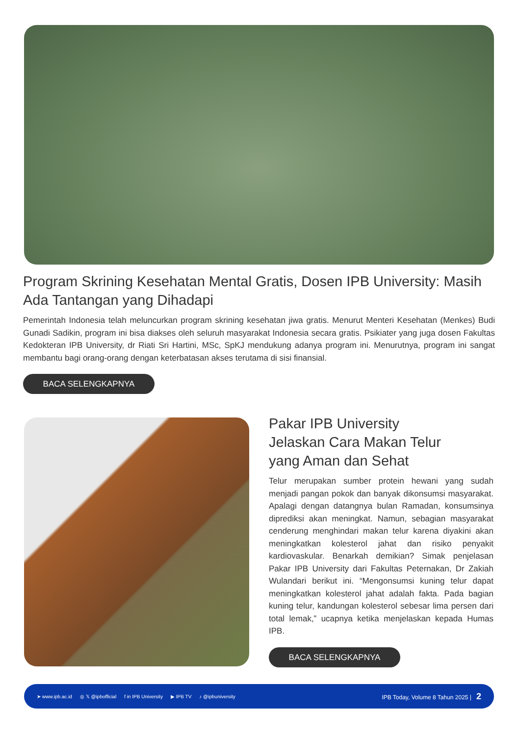Program Skrining Kesehatan Mental Gratis, Dosen IPB University: Masih Ada Tantangan yang Dihadapi
Pemerintah Indonesia telah meluncurkan program skrining kesehatan jiwa gratis. Menurut Menteri Kesehatan (Menkes) Budi Gunadi Sadikin, program ini bisa diakses oleh seluruh masyarakat Indonesia secara gratis. Psikiater yang juga dosen Fakultas Kedokteran IPB University, dr Riati Sri Hartini, MSc, SpKJ mendukung adanya program ini. Menurutnya, program ini sangat membantu bagi orang-orang dengan keterbatasan akses terutama di sisi finansial.
BACA SELENGKAPNYA
Pakar IPB University
Jelaskan Cara Makan Telur
yang Aman dan Sehat
Telur merupakan sumber protein hewani yang sudah menjadi pangan pokok dan banyak dikonsumsi masyarakat. Apalagi dengan datangnya bulan Ramadan, konsumsinya diprediksi akan meningkat. Namun, sebagian masyarakat cenderung menghindari makan telur karena diyakini akan meningkatkan kolesterol jahat dan risiko penyakit kardiovaskular. Benarkah demikian? Simak penjelasan Pakar IPB University dari Fakultas Peternakan, Dr Zakiah Wulandari berikut ini. “Mengonsumsi kuning telur dapat meningkatkan kolesterol jahat adalah fakta. Pada bagian kuning telur, kandungan kolesterol sebesar lima persen dari total lemak,” ucapnya ketika menjelaskan kepada Humas IPB.
BACA SELENGKAPNYA
➤ www.ipb.ac.id ◎ 𝕏 @ipbofficial f in IPB University ▶ IPB TV ♪ @ipbuniversity IPB Today, Volume 8 Tahun 2025 | 2